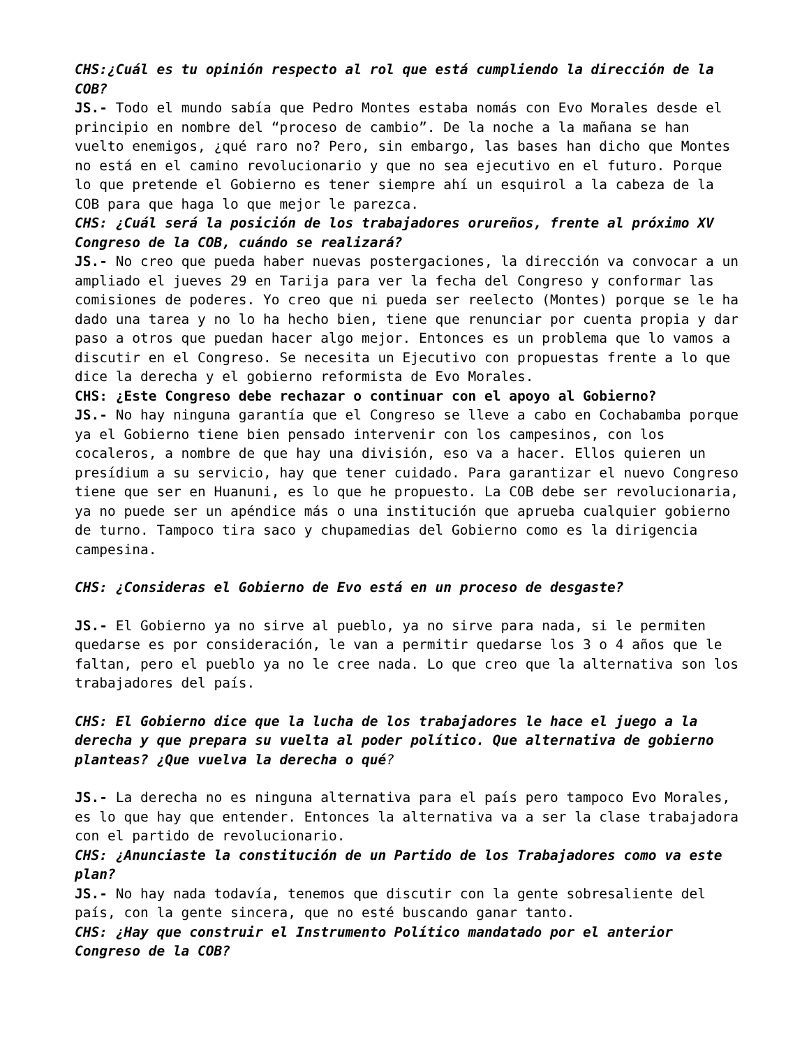CHS:¿Cuál es tu opinión respecto al rol que está cumpliendo la dirección de la COB?
JS.- Todo el mundo sabía que Pedro Montes estaba nomás con Evo Morales desde el principio en nombre del “proceso de cambio”. De la noche a la mañana se han vuelto enemigos, ¿qué raro no? Pero, sin embargo, las bases han dicho que Montes no está en el camino revolucionario y que no sea ejecutivo en el futuro. Porque lo que pretende el Gobierno es tener siempre ahí un esquirol a la cabeza de la COB para que haga lo que mejor le parezca.
CHS: ¿Cuál será la posición de los trabajadores orureños, frente al próximo XV Congreso de la COB, cuándo se realizará?
JS.- No creo que pueda haber nuevas postergaciones, la dirección va convocar a un ampliado el jueves 29 en Tarija para ver la fecha del Congreso y conformar las comisiones de poderes. Yo creo que ni pueda ser reelecto (Montes) porque se le ha dado una tarea y no lo ha hecho bien, tiene que renunciar por cuenta propia y dar paso a otros que puedan hacer algo mejor. Entonces es un problema que lo vamos a discutir en el Congreso. Se necesita un Ejecutivo con propuestas frente a lo que dice la derecha y el gobierno reformista de Evo Morales.
CHS: ¿Este Congreso debe rechazar o continuar con el apoyo al Gobierno?
JS.- No hay ninguna garantía que el Congreso se lleve a cabo en Cochabamba porque ya el Gobierno tiene bien pensado intervenir con los campesinos, con los cocaleros, a nombre de que hay una división, eso va a hacer. Ellos quieren un presídium a su servicio, hay que tener cuidado. Para garantizar el nuevo Congreso tiene que ser en Huanuni, es lo que he propuesto. La COB debe ser revolucionaria, ya no puede ser un apéndice más o una institución que aprueba cualquier gobierno de turno. Tampoco tira saco y chupamedias del Gobierno como es la dirigencia campesina.
CHS: ¿Consideras el Gobierno de Evo está en un proceso de desgaste?
JS.- El Gobierno ya no sirve al pueblo, ya no sirve para nada, si le permiten quedarse es por consideración, le van a permitir quedarse los 3 o 4 años que le faltan, pero el pueblo ya no le cree nada. Lo que creo que la alternativa son los trabajadores del país.
CHS: El Gobierno dice que la lucha de los trabajadores le hace el juego a la derecha y que prepara su vuelta al poder político. Que alternativa de gobierno planteas? ¿Que vuelva la derecha o qué?
JS.- La derecha no es ninguna alternativa para el país pero tampoco Evo Morales, es lo que hay que entender. Entonces la alternativa va a ser la clase trabajadora con el partido de revolucionario.
CHS: ¿Anunciaste la constitución de un Partido de los Trabajadores como va este plan?
JS.- No hay nada todavía, tenemos que discutir con la gente sobresaliente del país, con la gente sincera, que no esté buscando ganar tanto.
CHS: ¿Hay que construir el Instrumento Político mandatado por el anterior Congreso de la COB?